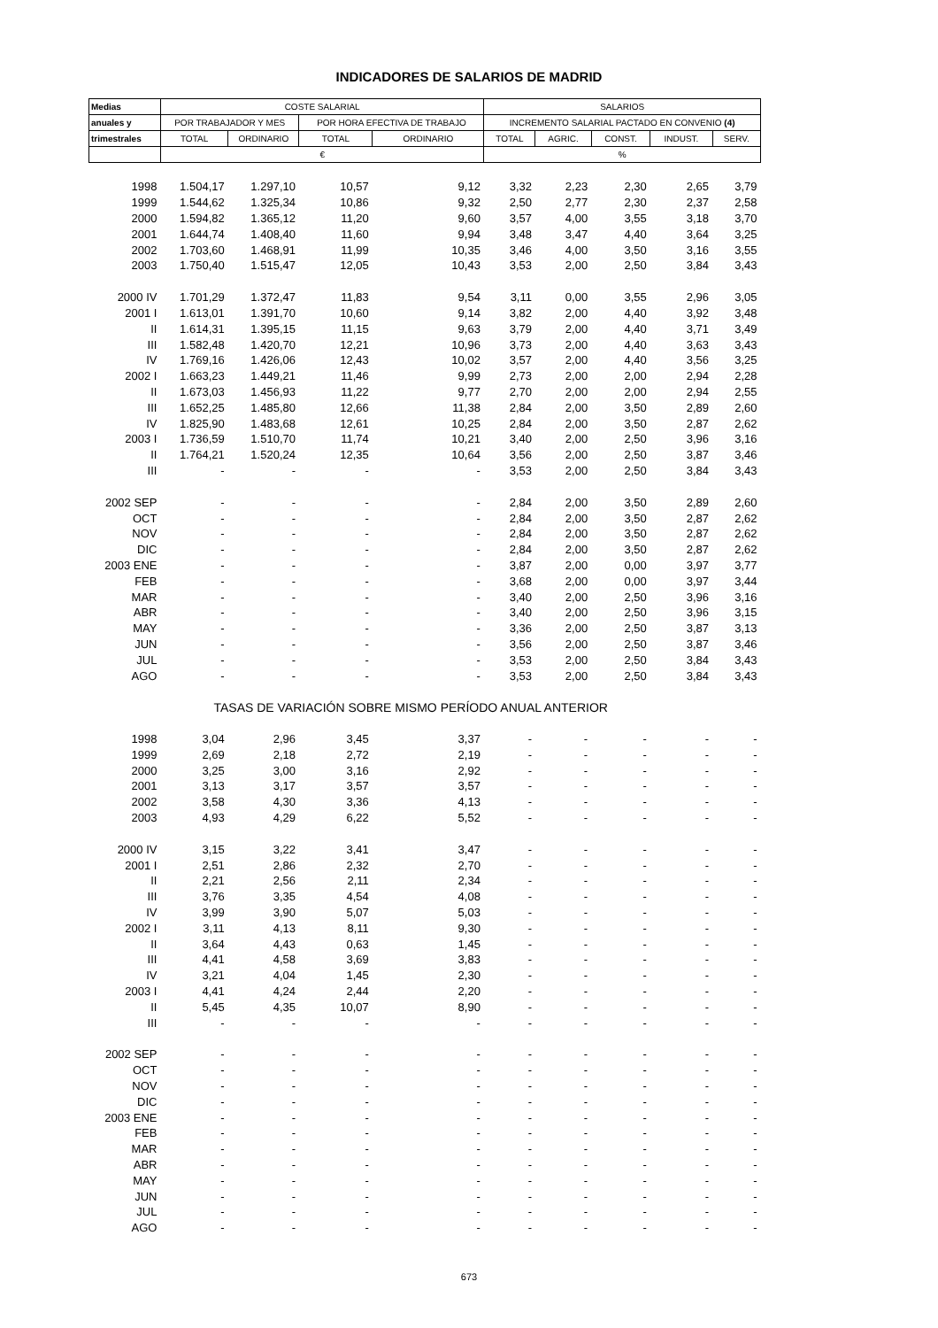INDICADORES DE SALARIOS DE MADRID
| Medias | COSTE SALARIAL | | | | SALARIOS | | | | |
| --- | --- | --- | --- | --- | --- | --- | --- | --- | --- |
| anuales y | POR TRABAJADOR Y MES | | POR HORA EFECTIVA DE TRABAJO | | INCREMENTO SALARIAL PACTADO EN CONVENIO (4) | | | | |
| trimestrales | TOTAL | ORDINARIO | TOTAL | ORDINARIO | TOTAL | AGRIC. | CONST. | INDUST. | SERV. |
| | € | | | | % | | | | |
| 1998 | 1.504,17 | 1.297,10 | 10,57 | 9,12 | 3,32 | 2,23 | 2,30 | 2,65 | 3,79 |
| 1999 | 1.544,62 | 1.325,34 | 10,86 | 9,32 | 2,50 | 2,77 | 2,30 | 2,37 | 2,58 |
| 2000 | 1.594,82 | 1.365,12 | 11,20 | 9,60 | 3,57 | 4,00 | 3,55 | 3,18 | 3,70 |
| 2001 | 1.644,74 | 1.408,40 | 11,60 | 9,94 | 3,48 | 3,47 | 4,40 | 3,64 | 3,25 |
| 2002 | 1.703,60 | 1.468,91 | 11,99 | 10,35 | 3,46 | 4,00 | 3,50 | 3,16 | 3,55 |
| 2003 | 1.750,40 | 1.515,47 | 12,05 | 10,43 | 3,53 | 2,00 | 2,50 | 3,84 | 3,43 |
| 2000 IV | 1.701,29 | 1.372,47 | 11,83 | 9,54 | 3,11 | 0,00 | 3,55 | 2,96 | 3,05 |
| 2001 I | 1.613,01 | 1.391,70 | 10,60 | 9,14 | 3,82 | 2,00 | 4,40 | 3,92 | 3,48 |
| II | 1.614,31 | 1.395,15 | 11,15 | 9,63 | 3,79 | 2,00 | 4,40 | 3,71 | 3,49 |
| III | 1.582,48 | 1.420,70 | 12,21 | 10,96 | 3,73 | 2,00 | 4,40 | 3,63 | 3,43 |
| IV | 1.769,16 | 1.426,06 | 12,43 | 10,02 | 3,57 | 2,00 | 4,40 | 3,56 | 3,25 |
| 2002 I | 1.663,23 | 1.449,21 | 11,46 | 9,99 | 2,73 | 2,00 | 2,00 | 2,94 | 2,28 |
| II | 1.673,03 | 1.456,93 | 11,22 | 9,77 | 2,70 | 2,00 | 2,00 | 2,94 | 2,55 |
| III | 1.652,25 | 1.485,80 | 12,66 | 11,38 | 2,84 | 2,00 | 3,50 | 2,89 | 2,60 |
| IV | 1.825,90 | 1.483,68 | 12,61 | 10,25 | 2,84 | 2,00 | 3,50 | 2,87 | 2,62 |
| 2003 I | 1.736,59 | 1.510,70 | 11,74 | 10,21 | 3,40 | 2,00 | 2,50 | 3,96 | 3,16 |
| II | 1.764,21 | 1.520,24 | 12,35 | 10,64 | 3,56 | 2,00 | 2,50 | 3,87 | 3,46 |
| III | - | - | - | - | 3,53 | 2,00 | 2,50 | 3,84 | 3,43 |
| 2002 SEP | - | - | - | - | 2,84 | 2,00 | 3,50 | 2,89 | 2,60 |
| OCT | - | - | - | - | 2,84 | 2,00 | 3,50 | 2,87 | 2,62 |
| NOV | - | - | - | - | 2,84 | 2,00 | 3,50 | 2,87 | 2,62 |
| DIC | - | - | - | - | 2,84 | 2,00 | 3,50 | 2,87 | 2,62 |
| 2003 ENE | - | - | - | - | 3,87 | 2,00 | 0,00 | 3,97 | 3,77 |
| FEB | - | - | - | - | 3,68 | 2,00 | 0,00 | 3,97 | 3,44 |
| MAR | - | - | - | - | 3,40 | 2,00 | 2,50 | 3,96 | 3,16 |
| ABR | - | - | - | - | 3,40 | 2,00 | 2,50 | 3,96 | 3,15 |
| MAY | - | - | - | - | 3,36 | 2,00 | 2,50 | 3,87 | 3,13 |
| JUN | - | - | - | - | 3,56 | 2,00 | 2,50 | 3,87 | 3,46 |
| JUL | - | - | - | - | 3,53 | 2,00 | 2,50 | 3,84 | 3,43 |
| AGO | - | - | - | - | 3,53 | 2,00 | 2,50 | 3,84 | 3,43 |
| | TASAS DE VARIACIÓN SOBRE MISMO PERÍODO ANUAL ANTERIOR | | | | | | | | |
| 1998 | 3,04 | 2,96 | 3,45 | 3,37 | - | - | - | - | - |
| 1999 | 2,69 | 2,18 | 2,72 | 2,19 | - | - | - | - | - |
| 2000 | 3,25 | 3,00 | 3,16 | 2,92 | - | - | - | - | - |
| 2001 | 3,13 | 3,17 | 3,57 | 3,57 | - | - | - | - | - |
| 2002 | 3,58 | 4,30 | 3,36 | 4,13 | - | - | - | - | - |
| 2003 | 4,93 | 4,29 | 6,22 | 5,52 | - | - | - | - | - |
| 2000 IV | 3,15 | 3,22 | 3,41 | 3,47 | - | - | - | - | - |
| 2001 I | 2,51 | 2,86 | 2,32 | 2,70 | - | - | - | - | - |
| II | 2,21 | 2,56 | 2,11 | 2,34 | - | - | - | - | - |
| III | 3,76 | 3,35 | 4,54 | 4,08 | - | - | - | - | - |
| IV | 3,99 | 3,90 | 5,07 | 5,03 | - | - | - | - | - |
| 2002 I | 3,11 | 4,13 | 8,11 | 9,30 | - | - | - | - | - |
| II | 3,64 | 4,43 | 0,63 | 1,45 | - | - | - | - | - |
| III | 4,41 | 4,58 | 3,69 | 3,83 | - | - | - | - | - |
| IV | 3,21 | 4,04 | 1,45 | 2,30 | - | - | - | - | - |
| 2003 I | 4,41 | 4,24 | 2,44 | 2,20 | - | - | - | - | - |
| II | 5,45 | 4,35 | 10,07 | 8,90 | - | - | - | - | - |
| III | - | - | - | - | - | - | - | - | - |
| 2002 SEP | - | - | - | - | - | - | - | - | - |
| OCT | - | - | - | - | - | - | - | - | - |
| NOV | - | - | - | - | - | - | - | - | - |
| DIC | - | - | - | - | - | - | - | - | - |
| 2003 ENE | - | - | - | - | - | - | - | - | - |
| FEB | - | - | - | - | - | - | - | - | - |
| MAR | - | - | - | - | - | - | - | - | - |
| ABR | - | - | - | - | - | - | - | - | - |
| MAY | - | - | - | - | - | - | - | - | - |
| JUN | - | - | - | - | - | - | - | - | - |
| JUL | - | - | - | - | - | - | - | - | - |
| AGO | - | - | - | - | - | - | - | - | - |
673